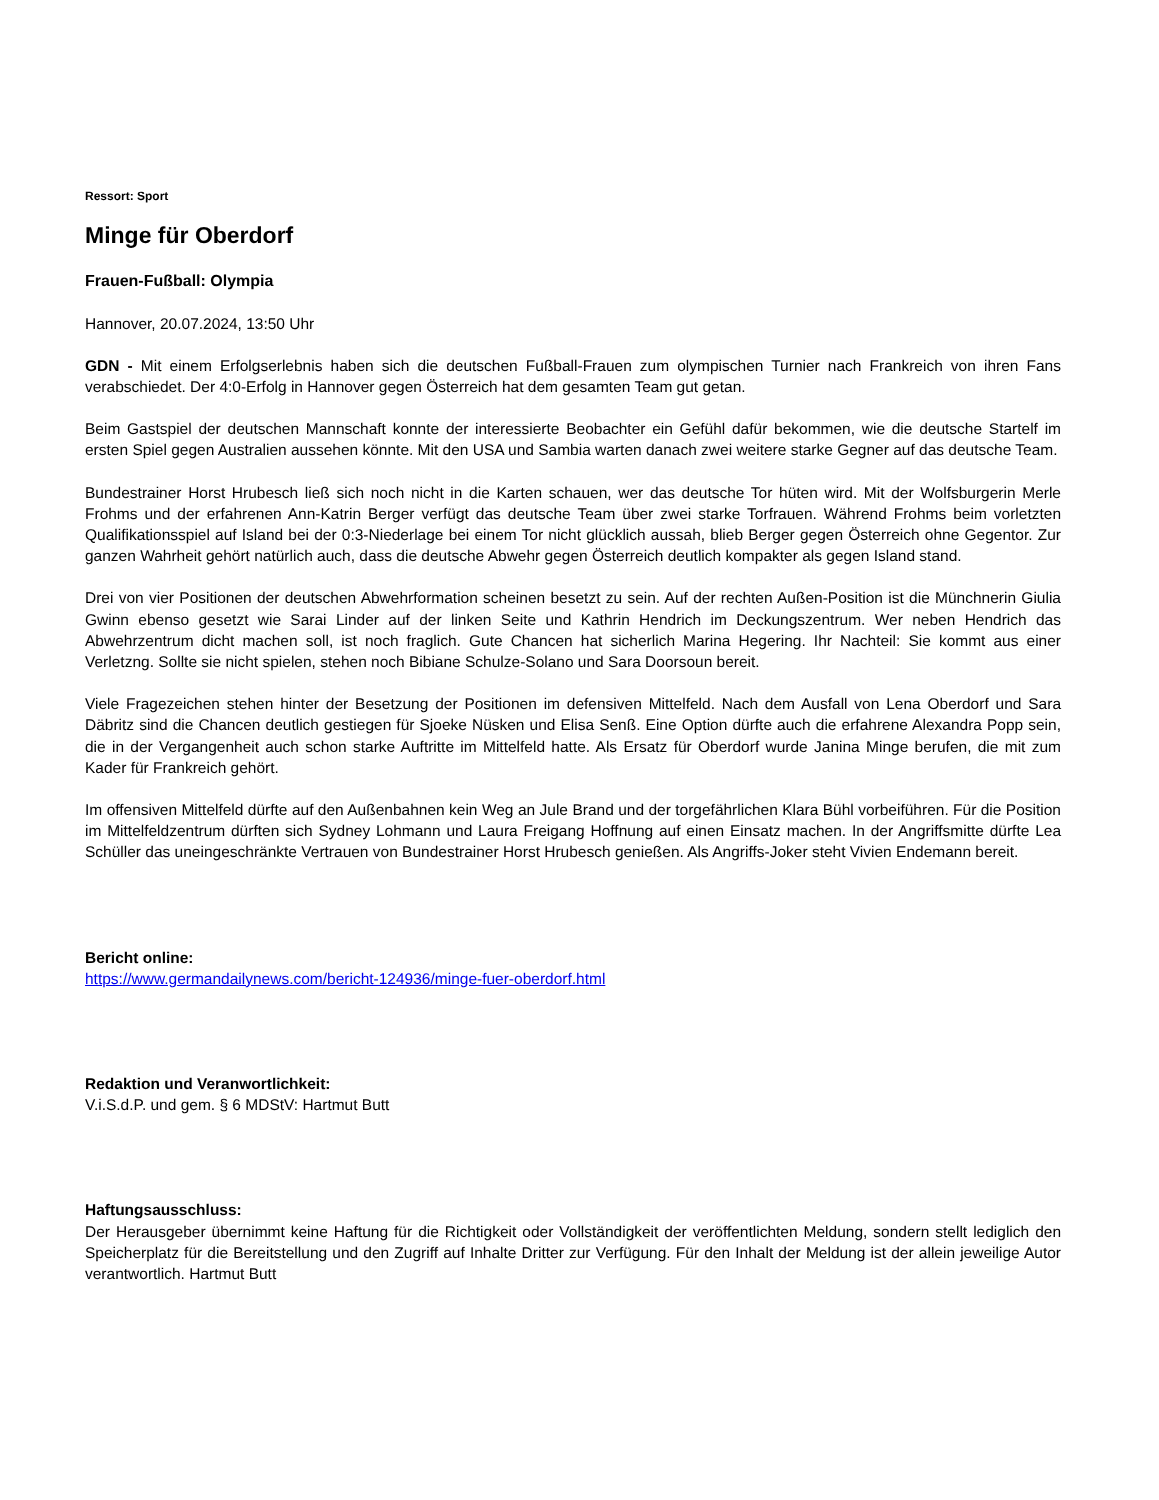Ressort: Sport
Minge für Oberdorf
Frauen-Fußball: Olympia
Hannover, 20.07.2024, 13:50 Uhr
GDN - Mit einem Erfolgserlebnis haben sich die deutschen Fußball-Frauen zum olympischen Turnier nach Frankreich von ihren Fans verabschiedet. Der 4:0-Erfolg in Hannover gegen Österreich hat dem gesamten Team gut getan.
Beim Gastspiel der deutschen Mannschaft konnte der interessierte Beobachter ein Gefühl dafür bekommen, wie die deutsche Startelf im ersten Spiel gegen Australien aussehen könnte. Mit den USA und Sambia warten danach zwei weitere starke Gegner auf das deutsche Team.
Bundestrainer Horst Hrubesch ließ sich noch nicht in die Karten schauen, wer das deutsche Tor hüten wird. Mit der Wolfsburgerin Merle Frohms und der erfahrenen Ann-Katrin Berger verfügt das deutsche Team über zwei starke Torfrauen. Während Frohms beim vorletzten Qualifikationsspiel auf Island bei der 0:3-Niederlage bei einem Tor nicht glücklich aussah, blieb Berger gegen Österreich ohne Gegentor. Zur ganzen Wahrheit gehört natürlich auch, dass die deutsche Abwehr gegen Österreich deutlich kompakter als gegen Island stand.
Drei von vier Positionen der deutschen Abwehrformation scheinen besetzt zu sein. Auf der rechten Außen-Position ist die Münchnerin Giulia Gwinn ebenso gesetzt wie Sarai Linder auf der linken Seite und Kathrin Hendrich im Deckungszentrum. Wer neben Hendrich das Abwehrzentrum dicht machen soll, ist noch fraglich. Gute Chancen hat sicherlich Marina Hegering. Ihr Nachteil: Sie kommt aus einer Verletzng. Sollte sie nicht spielen, stehen noch Bibiane Schulze-Solano und Sara Doorsoun bereit.
Viele Fragezeichen stehen hinter der Besetzung der Positionen im defensiven Mittelfeld. Nach dem Ausfall von Lena Oberdorf und Sara Däbritz sind die Chancen deutlich gestiegen für Sjoeke Nüsken und Elisa Senß. Eine Option dürfte auch die erfahrene Alexandra Popp sein, die in der Vergangenheit auch schon starke Auftritte im Mittelfeld hatte. Als Ersatz für Oberdorf wurde Janina Minge berufen, die mit zum Kader für Frankreich gehört.
Im offensiven Mittelfeld dürfte auf den Außenbahnen kein Weg an Jule Brand und der torgefährlichen Klara Bühl vorbeiführen. Für die Position im Mittelfeldzentrum dürften sich Sydney Lohmann und Laura Freigang Hoffnung auf einen Einsatz machen. In der Angriffsmitte dürfte Lea Schüller das uneingeschränkte Vertrauen von Bundestrainer Horst Hrubesch genießen. Als Angriffs-Joker steht Vivien Endemann bereit.
Bericht online:
https://www.germandailynews.com/bericht-124936/minge-fuer-oberdorf.html
Redaktion und Veranwortlichkeit:
V.i.S.d.P. und gem. § 6 MDStV: Hartmut Butt
Haftungsausschluss:
Der Herausgeber übernimmt keine Haftung für die Richtigkeit oder Vollständigkeit der veröffentlichten Meldung, sondern stellt lediglich den Speicherplatz für die Bereitstellung und den Zugriff auf Inhalte Dritter zur Verfügung. Für den Inhalt der Meldung ist der allein jeweilige Autor verantwortlich. Hartmut Butt